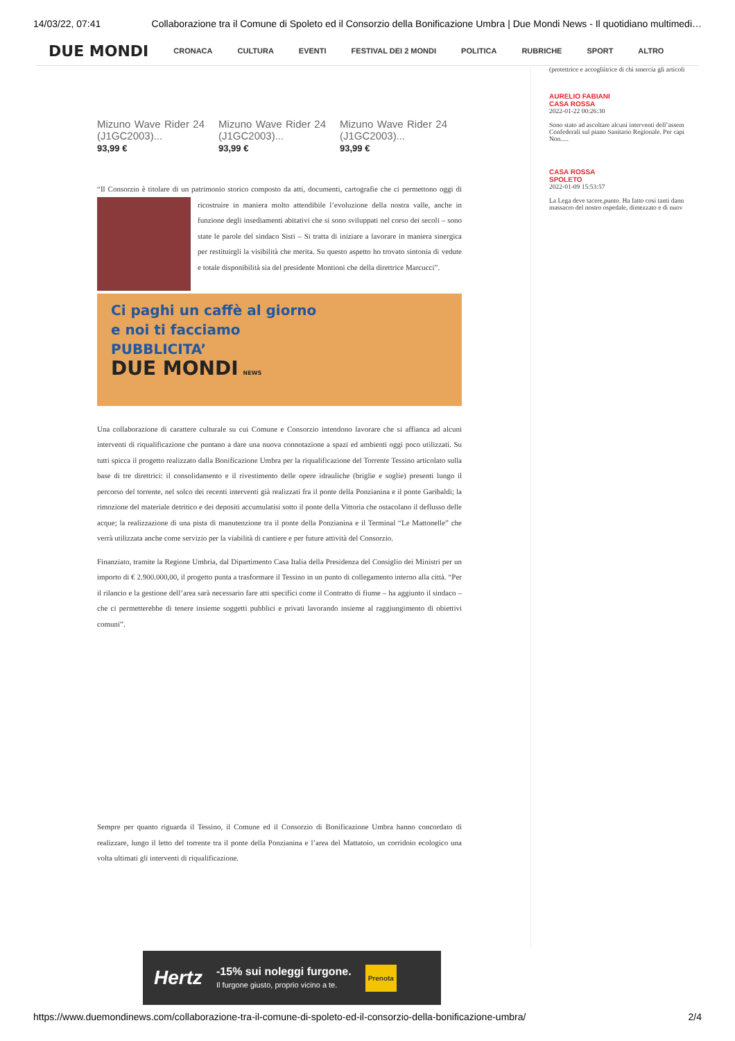14/03/22, 07:41 Collaborazione tra il Comune di Spoleto ed il Consorzio della Bonificazione Umbra | Due Mondi News - Il quotidiano multimedi…
DUE MONDI CRONACA CULTURA EVENTI FESTIVAL DEI 2 MONDI POLITICA RUBRICHE SPORT ALTRO
Mizuno Wave Rider 24 (J1GC2003)...
93,99 €
Mizuno Wave Rider 24 (J1GC2003)...
93,99 €
Mizuno Wave Rider 24 (J1GC2003)...
93,99 €
“Il Consorzio è titolare di un patrimonio storico composto da atti, documenti, cartografie che ci permettono oggi di ricostruire in maniera molto attendibile l’evoluzione della nostra valle, anche in funzione degli insediamenti abitativi che si sono sviluppati nel corso dei secoli – sono state le parole del sindaco Sisti – Si tratta di iniziare a lavorare in maniera sinergica per restituirgli la visibilità che merita. Su questo aspetto ho trovato sintonia di vedute e totale disponibilità sia del presidente Montioni che della direttrice Marcucci”.
Ci paghi un caffè al giorno
e noi ti facciamo
PUBBLICITA’
DUE MONDI NEWS
Una collaborazione di carattere culturale su cui Comune e Consorzio intendono lavorare che si affianca ad alcuni interventi di riqualificazione che puntano a dare una nuova connotazione a spazi ed ambienti oggi poco utilizzati. Su tutti spicca il progetto realizzato dalla Bonificazione Umbra per la riqualificazione del Torrente Tessino articolato sulla base di tre direttrici: il consolidamento e il rivestimento delle opere idrauliche (briglie e soglie) presenti lungo il percorso del torrente, nel solco dei recenti interventi già realizzati fra il ponte della Ponzianina e il ponte Garibaldi; la rimozione del materiale detritico e dei depositi accumulatisi sotto il ponte della Vittoria che ostacolano il deflusso delle acque; la realizzazione di una pista di manutenzione tra il ponte della Ponzianina e il Terminal “Le Mattonelle” che verrà utilizzata anche come servizio per la viabilità di cantiere e per future attività del Consorzio.
Finanziato, tramite la Regione Umbria, dal Dipartimento Casa Italia della Presidenza del Consiglio dei Ministri per un importo di € 2.900.000,00, il progetto punta a trasformare il Tessino in un punto di collegamento interno alla città. “Per il rilancio e la gestione dell’area sarà necessario fare atti specifici come il Contratto di fiume – ha aggiunto il sindaco – che ci permetterebbe di tenere insieme soggetti pubblici e privati lavorando insieme al raggiungimento di obiettivi comuni”.
Sempre per quanto riguarda il Tessino, il Comune ed il Consorzio di Bonificazione Umbra hanno concordato di realizzare, lungo il letto del torrente tra il ponte della Ponzianina e l’area del Mattatoio, un corridoio ecologico una volta ultimati gli interventi di riqualificazione.
(protettrice e accogliitrice di chi smercia gli articoli
AURELIO FABIANI
CASA ROSSA
2022-01-22 00:26:30
Sono stato ad ascoltare alcuni interventi dell’assem Confederali sul piano Sanitario Regionale. Per capi Non.....
CASA ROSSA
SPOLETO
2022-01-09 15:53:57
La Lega deve tacere,punto. Ha fatto così tanti dann massacro del nostro ospedale, dimezzato e di nuov
Hertz -15% sui noleggi furgone.
Il furgone giusto, proprio vicino a te. Prenota
https://www.duemondinews.com/collaborazione-tra-il-comune-di-spoleto-ed-il-consorzio-della-bonificazione-umbra/ 2/4